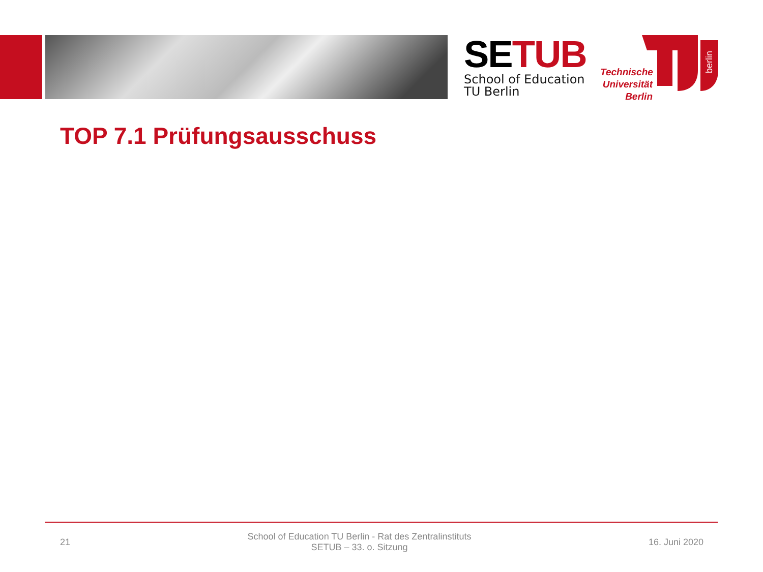SE TUB
School of Education
TU Berlin
Technische Universität Berlin
berlin
TOP 7.1 Prüfungsausschuss
21
School of Education TU Berlin - Rat des Zentralinstituts
SETUB – 33. o. Sitzung
16. Juni 2020